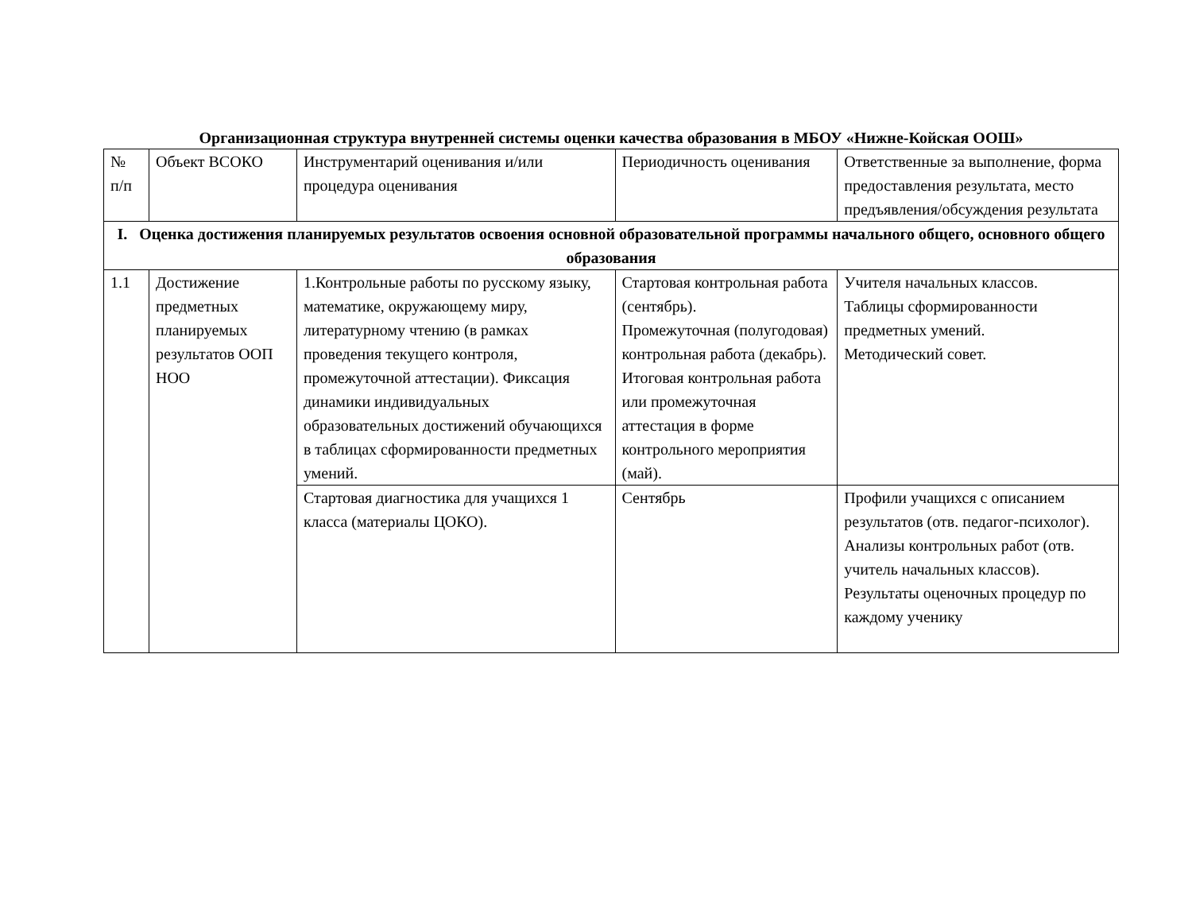Организационная структура внутренней системы оценки качества образования в МБОУ «Нижне-Койская ООШ»
| № п/п | Объект ВСОКО | Инструментарий оценивания и/или процедура оценивания | Периодичность оценивания | Ответственные за выполнение, форма предоставления результата, место предъявления/обсуждения результата |
| I. Оценка достижения планируемых результатов освоения основной образовательной программы начального общего, основного общего образования | | | | |
| 1.1 | Достижение предметных планируемых результатов ООП НОО | 1.Контрольные работы по русскому языку, математике, окружающему миру, литературному чтению (в рамках проведения текущего контроля, промежуточной аттестации). Фиксация динамики индивидуальных образовательных достижений обучающихся в таблицах сформированности предметных умений. | Стартовая контрольная работа (сентябрь). Промежуточная (полугодовая) контрольная работа (декабрь). Итоговая контрольная работа или промежуточная аттестация в форме контрольного мероприятия (май). | Учителя начальных классов. Таблицы сформированности предметных умений. Методический совет. |
| | | Стартовая диагностика для учащихся 1 класса (материалы ЦОКО). | Сентябрь | Профили учащихся с описанием результатов (отв. педагог-психолог). Анализы контрольных работ (отв. учитель начальных классов). Результаты оценочных процедур по каждому ученику |